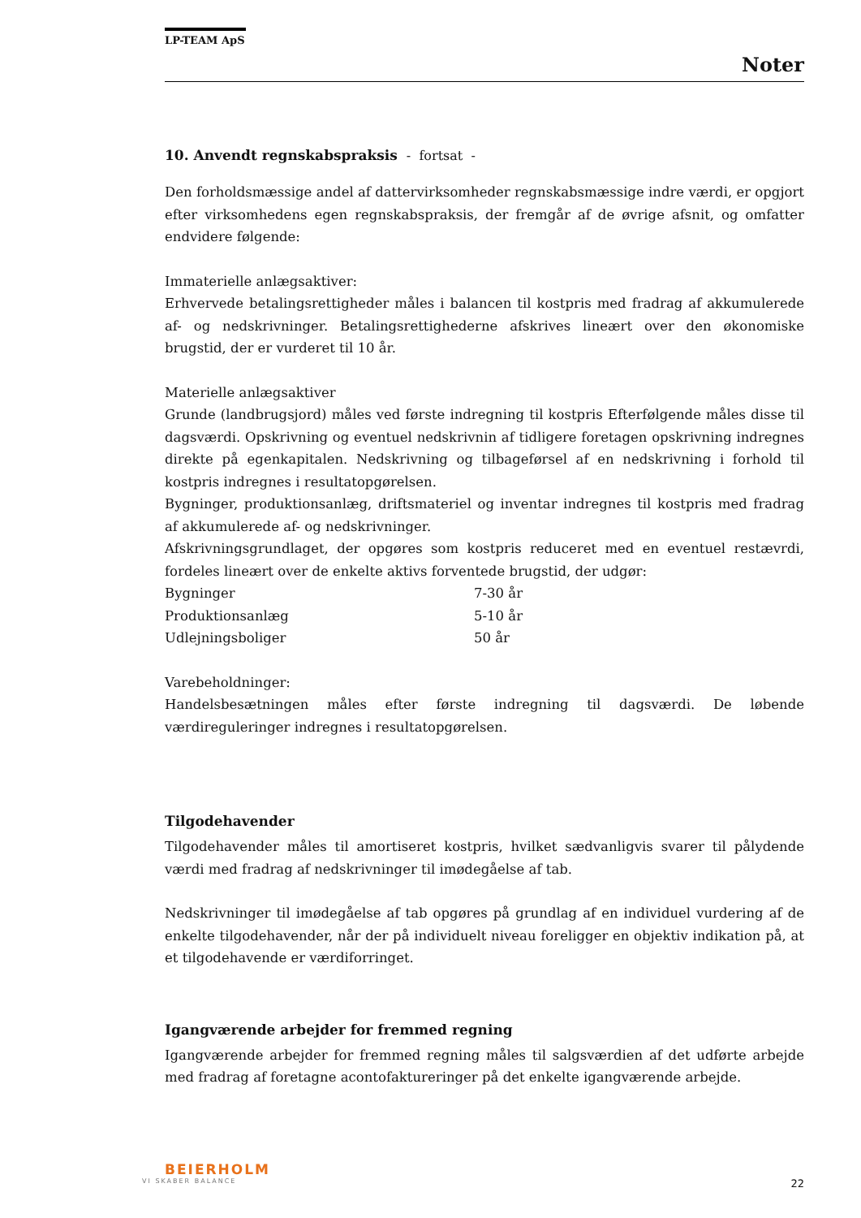LP-TEAM ApS
Noter
10. Anvendt regnskabspraksis - fortsat -
Den forholdsmæssige andel af dattervirksomheder regnskabsmæssige indre værdi, er opgjort efter virksomhedens egen regnskabspraksis, der fremgår af de øvrige afsnit, og omfatter endvidere følgende:
Immaterielle anlægsaktiver:
Erhvervede betalingsrettigheder måles i balancen til kostpris med fradrag af akkumulerede af- og nedskrivninger. Betalingsrettighederne afskrives lineært over den økonomiske brugstid, der er vurderet til 10 år.
Materielle anlægsaktiver
Grunde (landbrugsjord) måles ved første indregning til kostpris Efterfølgende måles disse til dagsværdi. Opskrivning og eventuel nedskrivnin af tidligere foretagen opskrivning indregnes direkte på egenkapitalen. Nedskrivning og tilbageførsel af en nedskrivning i forhold til kostpris indregnes i resultatopgørelsen.
Bygninger, produktionsanlæg, driftsmateriel og inventar indregnes til kostpris med fradrag af akkumulerede af- og nedskrivninger.
Afskrivningsgrundlaget, der opgøres som kostpris reduceret med en eventuel restævrdi, fordeles lineært over de enkelte aktivs forventede brugstid, der udgør:
| Bygninger | 7-30 år |
| Produktionsanlæg | 5-10 år |
| Udlejningsboliger | 50 år |
Varebeholdninger:
Handelsbesætningen måles efter første indregning til dagsværdi. De løbende værdireguleringer indregnes i resultatopgørelsen.
Tilgodehavender
Tilgodehavender måles til amortiseret kostpris, hvilket sædvanligvis svarer til pålydende værdi med fradrag af nedskrivninger til imødegåelse af tab.
Nedskrivninger til imødegåelse af tab opgøres på grundlag af en individuel vurdering af de enkelte tilgodehavender, når der på individuelt niveau foreligger en objektiv indikation på, at et tilgodehavende er værdiforringet.
Igangværende arbejder for fremmed regning
Igangværende arbejder for fremmed regning måles til salgsværdien af det udførte arbejde med fradrag af foretagne acontofaktureringer på det enkelte igangværende arbejde.
BEIERHOLM
VI SKABER BALANCE
22